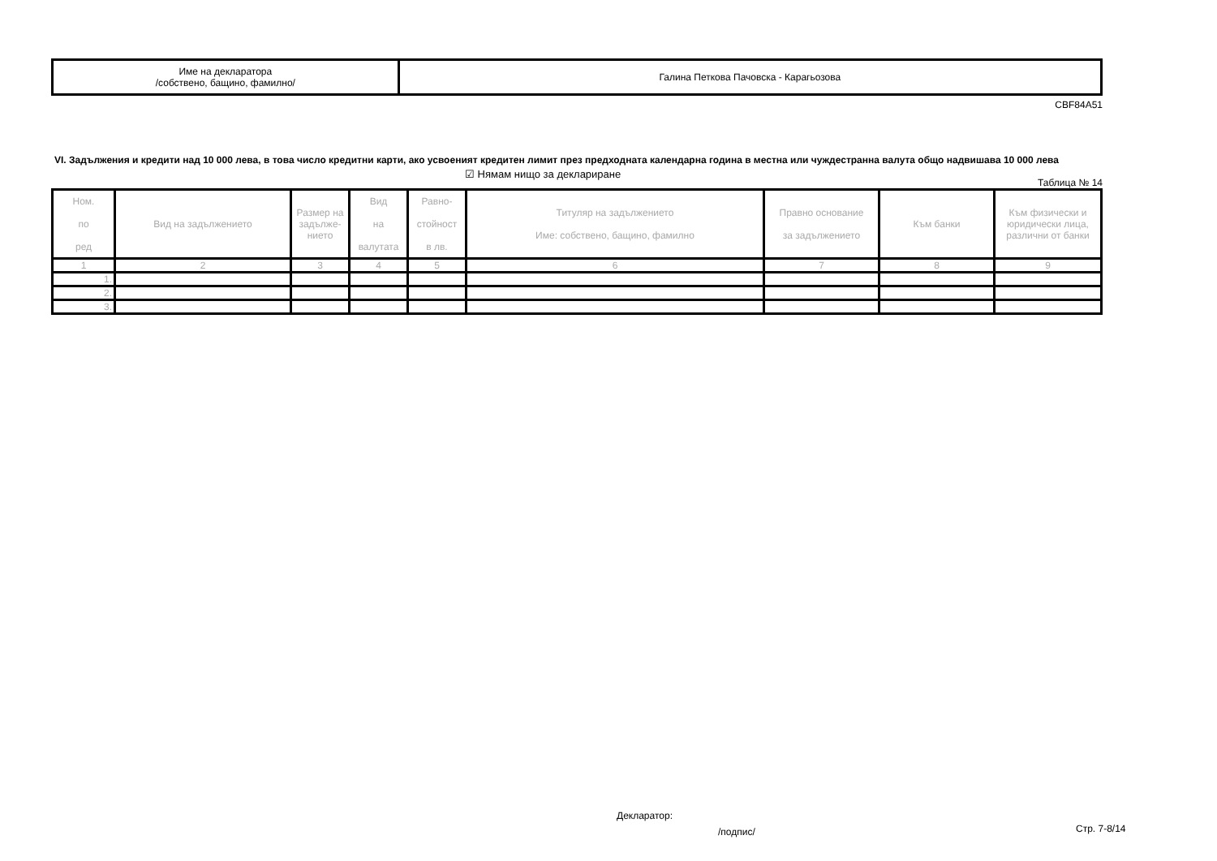| Име на декларатора /собствено, бащино, фамилно/ | Галина Петкова Пачовска - Карагьозова |
CBF84A51
VI. Задължения и кредити над 10 000 лева, в това число кредитни карти, ако усвоеният кредитен лимит през предходната календарна година в местна или чуждестранна валута общо надвишава 10 000 лева
☑ Нямам нищо за деклариране
Таблица № 14
| Ном. по ред | Вид на задължението | Размер на задълже-нието | Вид на валутата | Равно- стойност в лв. | Титуляр на задължението Име: собствено, бащино, фамилно | Правно основание за задължението | Към банки | Към физически и юридически лица, различни от банки |
| --- | --- | --- | --- | --- | --- | --- | --- | --- |
| 1 | 2 | 3 | 4 | 5 | 6 | 7 | 8 | 9 |
| 1. | | | | | | | | |
| 2. | | | | | | | | |
| 3. | | | | | | | | |
Декларатор:
/подпис/ Стр. 7-8/14